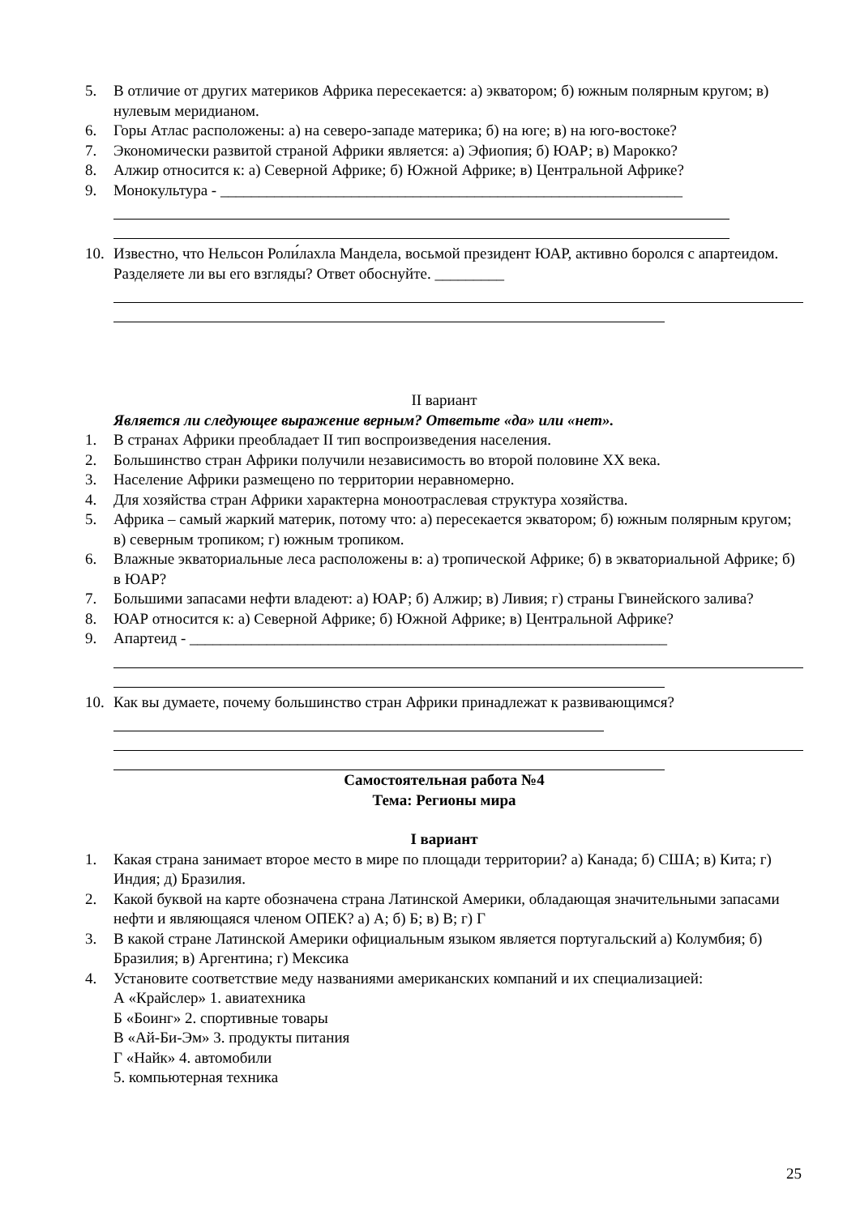5. В отличие от других материков Африка пересекается: а) экватором; б) южным полярным кругом; в) нулевым меридианом.
6. Горы Атлас расположены: а) на северо-западе материка; б) на юге; в) на юго-востоке?
7. Экономически развитой страной Африки является: а) Эфиопия; б) ЮАР; в) Марокко?
8. Алжир относится к: а) Северной Африке; б) Южной Африке; в) Центральной Африке?
9. Монокультура - ____________________________________________________________
10. Известно, что Нельсон Роли́лахла Мандела, восьмой президент ЮАР, активно боролся с апартеидом. Разделяете ли вы его взгляды? Ответ обоснуйте. _________
II вариант
Является ли следующее выражение верным? Ответьте «да» или «нет».
1. В странах Африки преобладает II тип воспроизведения населения.
2. Большинство стран Африки получили независимость во второй половине XX века.
3. Население Африки размещено по территории неравномерно.
4. Для хозяйства стран Африки характерна моноотраслевая структура хозяйства.
5. Африка – самый жаркий материк, потому что: а) пересекается экватором; б) южным полярным кругом; в) северным тропиком; г) южным тропиком.
6. Влажные экваториальные леса расположены в: а) тропической Африке; б) в экваториальной Африке; б) в ЮАР?
7. Большими запасами нефти владеют: а) ЮАР; б) Алжир; в) Ливия; г) страны Гвинейского залива?
8. ЮАР относится к: а) Северной Африке; б) Южной Африке; в) Центральной Африке?
9. Апартеид - ______________________________________________________________
10. Как вы думаете, почему большинство стран Африки принадлежат к развивающимся?
Самостоятельная работа №4
Тема: Регионы мира
I вариант
1. Какая страна занимает второе место в мире по площади территории? а) Канада; б) США; в) Кита; г) Индия; д) Бразилия.
2. Какой буквой на карте обозначена страна Латинской Америки, обладающая значительными запасами нефти и являющаяся членом ОПЕК? а) А; б) Б; в) В; г) Г
3. В какой стране Латинской Америки официальным языком является португальский а) Колумбия; б) Бразилия; в) Аргентина; г) Мексика
4. Установите соответствие меду названиями американских компаний и их специализацией:
А «Крайслер» 1. авиатехника
Б «Боинг» 2. спортивные товары
В «Ай-Би-Эм» 3. продукты питания
Г «Найк» 4. автомобили
5. компьютерная техника
25